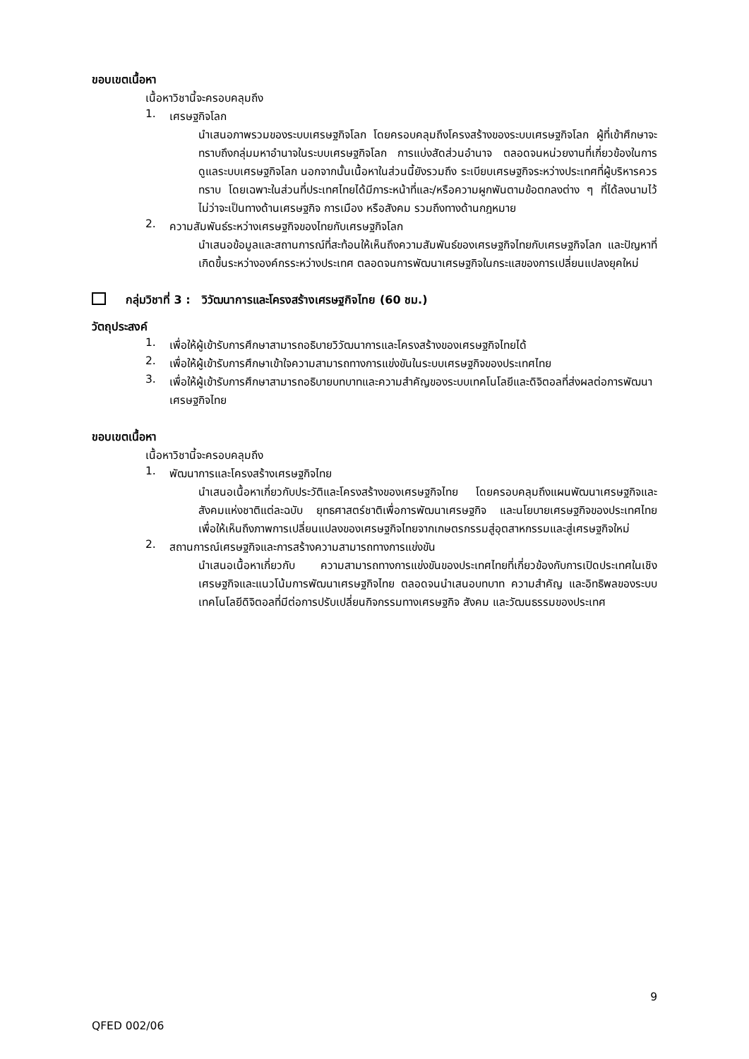ขอบเขตเนื้อหา
เนื้อหาวิชานี้จะครอบคลุมถึง
1.
เศรษฐกิจโลก
นำเสนอภาพรวมของระบบเศรษฐกิจโลก โดยครอบคลุมถึงโครงสร้างของระบบเศรษฐกิจโลก ผู้ที่เข้าศึกษาจะทราบถึงกลุ่มมหาอำนาจในระบบเศรษฐกิจโลก การแบ่งสัดส่วนอำนาจ ตลอดจนหน่วยงานที่เกี่ยวข้องในการดูแลระบบเศรษฐกิจโลก นอกจากนั้นเนื้อหาในส่วนนี้ยังรวมถึง ระเบียบเศรษฐกิจระหว่างประเทศที่ผู้บริหารควรทราบ โดยเฉพาะในส่วนที่ประเทศไทยได้มีภาระหน้าที่และ/หรือความผูกพันตามข้อตกลงต่าง ๆ ที่ได้ลงนามไว้ ไม่ว่าจะเป็นทางด้านเศรษฐกิจ การเมือง หรือสังคม รวมถึงทางด้านกฎหมาย
2.
ความสัมพันธ์ระหว่างเศรษฐกิจของไทยกับเศรษฐกิจโลก
นำเสนอข้อมูลและสถานการณ์ที่สะท้อนให้เห็นถึงความสัมพันธ์ของเศรษฐกิจไทยกับเศรษฐกิจโลก และปัญหาที่เกิดขึ้นระหว่างองค์กรระหว่างประเทศ ตลอดจนการพัฒนาเศรษฐกิจในกระแสของการเปลี่ยนแปลงยุคใหม่
กลุ่มวิชาที่ 3 : วิวัฒนาการและโครงสร้างเศรษฐกิจไทย (60 ชม.)
วัตถุประสงค์
1.
เพื่อให้ผู้เข้ารับการศึกษาสามารถอธิบายวิวัฒนาการและโครงสร้างของเศรษฐกิจไทยได้
2.
เพื่อให้ผู้เข้ารับการศึกษาเข้าใจความสามารถทางการแข่งขันในระบบเศรษฐกิจของประเทศไทย
3.
เพื่อให้ผู้เข้ารับการศึกษาสามารถอธิบายบทบาทและความสำคัญของระบบเทคโนโลยีและดิจิตอลที่ส่งผลต่อการพัฒนาเศรษฐกิจไทย
ขอบเขตเนื้อหา
เนื้อหาวิชานี้จะครอบคลุมถึง
1.
พัฒนาการและโครงสร้างเศรษฐกิจไทย
นำเสนอเนื้อหาเกี่ยวกับประวัติและโครงสร้างของเศรษฐกิจไทย โดยครอบคลุมถึงแผนพัฒนาเศรษฐกิจและสังคมแห่งชาติแต่ละฉบับ ยุทธศาสตร์ชาติเพื่อการพัฒนาเศรษฐกิจ และนโยบายเศรษฐกิจของประเทศไทย เพื่อให้เห็นถึงภาพการเปลี่ยนแปลงของเศรษฐกิจไทยจากเกษตรกรรมสู่อุตสาหกรรมและสู่เศรษฐกิจใหม่
2.
สถานการณ์เศรษฐกิจและการสร้างความสามารถทางการแข่งขัน
นำเสนอเนื้อหาเกี่ยวกับ ความสามารถทางการแข่งขันของประเทศไทยที่เกี่ยวข้องกับการเปิดประเทศในเชิงเศรษฐกิจและแนวโน้มการพัฒนาเศรษฐกิจไทย ตลอดจนนำเสนอบทบาท ความสำคัญ และอิทธิพลของระบบเทคโนโลยีดิจิตอลที่มีต่อการปรับเปลี่ยนกิจกรรมทางเศรษฐกิจ สังคม และวัฒนธรรมของประเทศ
9
QFED 002/06